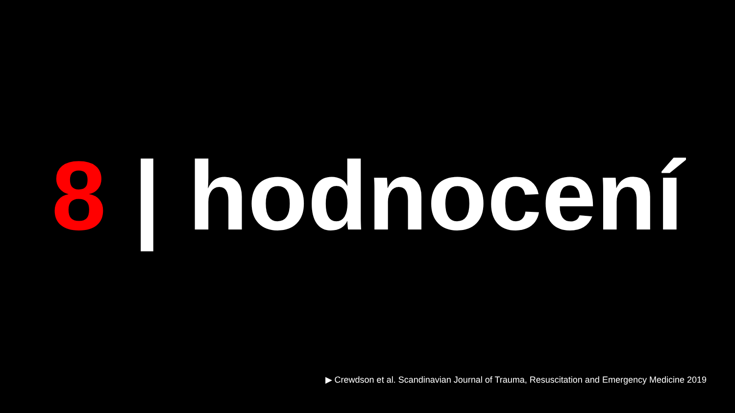8 | hodnocení
▶ Crewdson et al. Scandinavian Journal of Trauma, Resuscitation and Emergency Medicine 2019